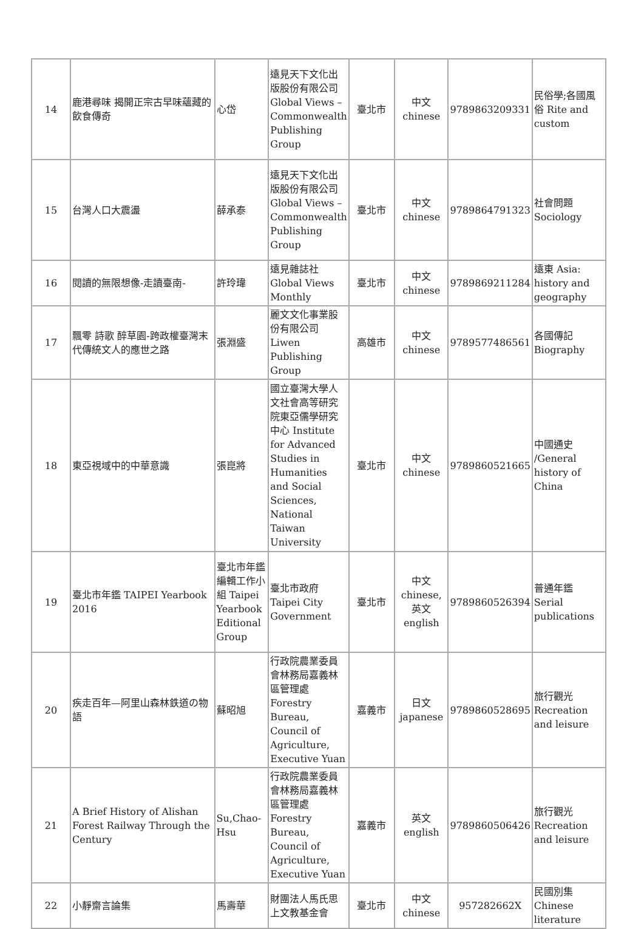| 14 | 鹿港尋味 揭開正宗古早味蘊藏的飲食傳奇 | 心岱 | 遠見天下文化出版股份有限公司 Global Views – Commonwealth Publishing Group | 臺北市 | 中文 chinese | 9789863209331 | 民俗學;各國風俗 Rite and custom |
| 15 | 台灣人口大震盪 | 薛承泰 | 遠見天下文化出版股份有限公司 Global Views – Commonwealth Publishing Group | 臺北市 | 中文 chinese | 9789864791323 | 社會問題 Sociology |
| 16 | 閱讀的無限想像-走讀臺南- | 許玲瑋 | 遠見雜誌社 Global Views Monthly | 臺北市 | 中文 chinese | 9789869211284 | 遠東 Asia: history and geography |
| 17 | 飄零 詩歌 醉草園-跨政權臺灣末代傳統文人的應世之路 | 張淵盛 | 麗文文化事業股份有限公司 Liwen Publishing Group | 高雄市 | 中文 chinese | 9789577486561 | 各國傳記 Biography |
| 18 | 東亞視域中的中華意識 | 張崑將 | 國立臺灣大學人文社會高等研究院東亞儒學研究中心 Institute for Advanced Studies in Humanities and Social Sciences, National Taiwan University | 臺北市 | 中文 chinese | 9789860521665 | 中國通史 /General history of China |
| 19 | 臺北市年鑑 TAIPEI Yearbook 2016 | 臺北市年鑑編輯工作小組 Taipei Yearbook Editional Group | 臺北市政府 Taipei City Government | 臺北市 | 中文 chinese,英文english | 9789860526394 | 普通年鑑 Serial publications |
| 20 | 疾走百年—阿里山森林鉄道の物語 | 蘇昭旭 | 行政院農業委員會林務局嘉義林區管理處 Forestry Bureau, Council of Agriculture, Executive Yuan | 嘉義市 | 日文 japanese | 9789860528695 | 旅行觀光 Recreation and leisure |
| 21 | A Brief History of Alishan Forest Railway Through the Century | Su,Chao-Hsu | 行政院農業委員會林務局嘉義林區管理處 Forestry Bureau, Council of Agriculture, Executive Yuan | 嘉義市 | 英文 english | 9789860506426 | 旅行觀光 Recreation and leisure |
| 22 | 小靜齋言論集 | 馬壽華 | 財團法人馬氏思上文教基金會 | 臺北市 | 中文 chinese | 957282662X | 民國別集 Chinese literature |